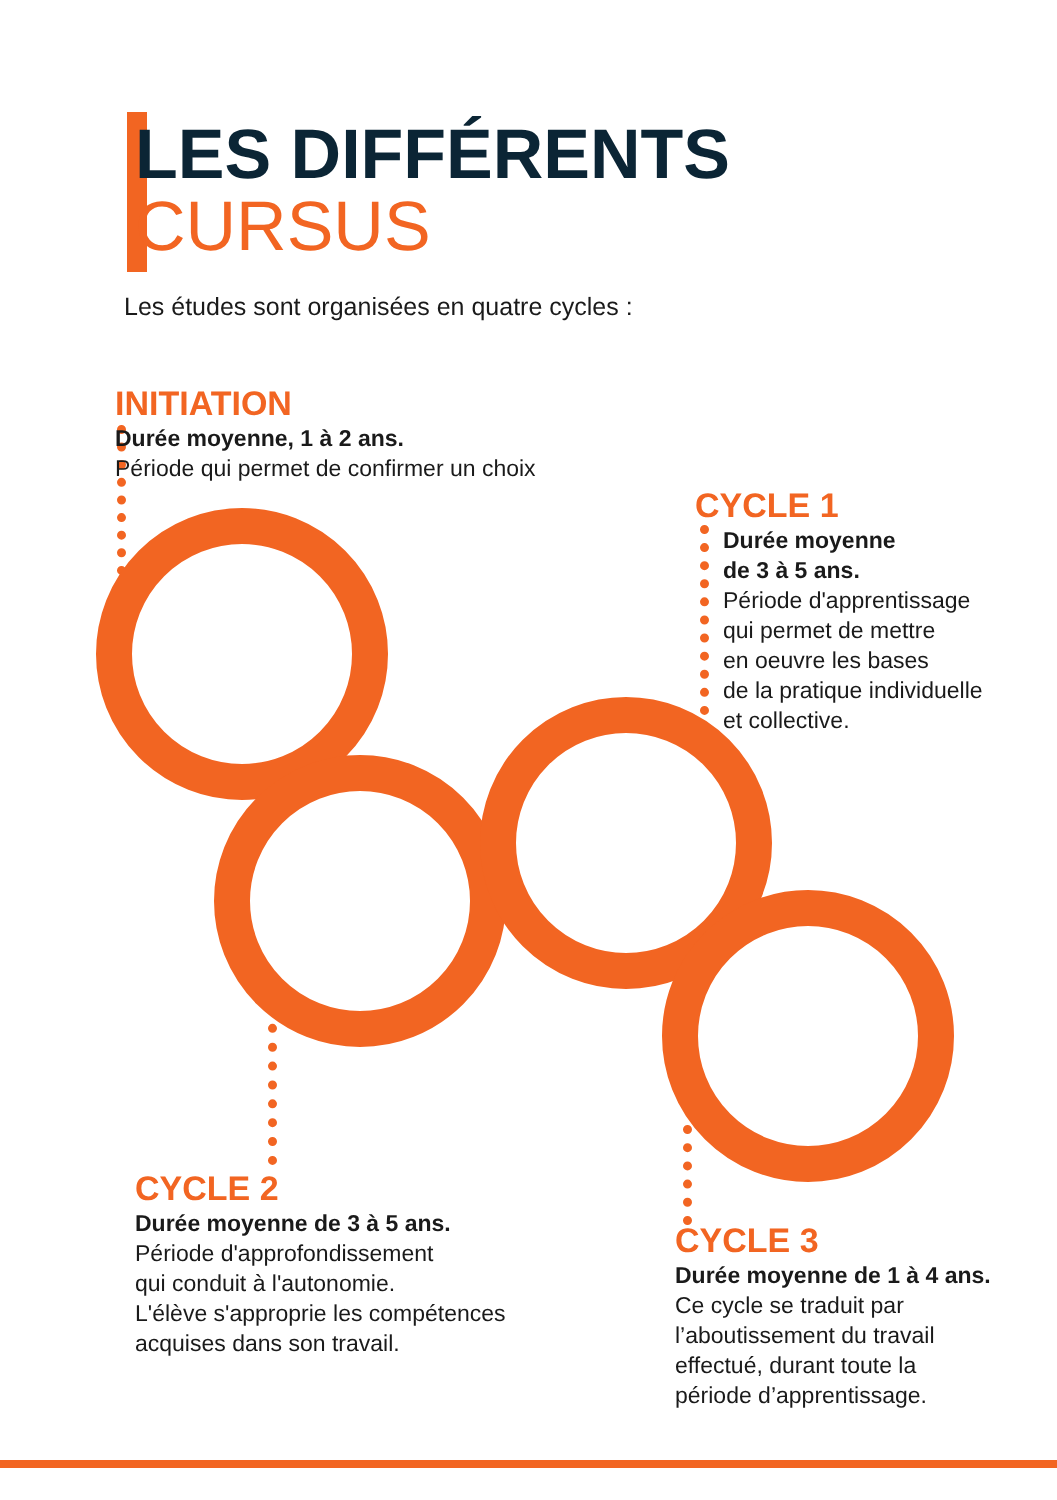LES DIFFÉRENTS
CURSUS
Les études sont organisées en quatre cycles :
INITIATION
Durée moyenne, 1 à 2 ans.
Période qui permet de confirmer un choix
CYCLE 1
Durée moyenne
de 3 à 5 ans.
Période d'apprentissage
qui permet de mettre
en oeuvre les bases
de la pratique individuelle
et collective.
CYCLE 2
Durée moyenne de 3 à 5 ans.
Période d'approfondissement
qui conduit à l'autonomie.
L'élève s'approprie les compétences
acquises dans son travail.
CYCLE 3
Durée moyenne de 1 à 4 ans.
Ce cycle se traduit par
l’aboutissement du travail
effectué, durant toute la
période d’apprentissage.